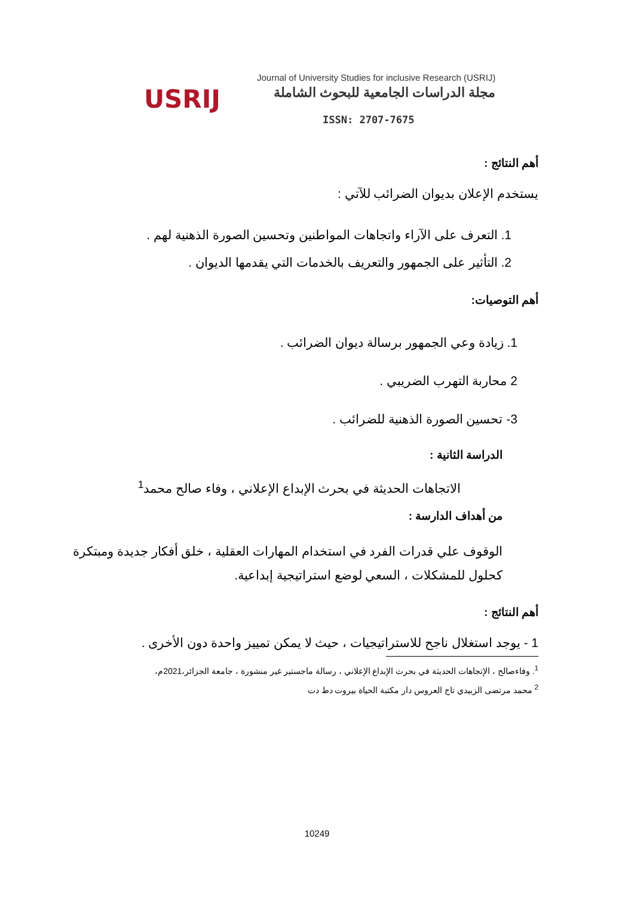USRIJ
Journal of University Studies for inclusive Research (USRIJ)
مجلة الدراسات الجامعية للبحوث الشاملة
ISSN: 2707-7675
أهم النتائج :
يستخدم الإعلان بديوان الضرائب للآتي :
1. التعرف على الآراء واتجاهات المواطنين وتحسين الصورة الذهنية لهم .
2. التأثير على الجمهور والتعريف بالخدمات التي يقدمها الديوان .
أهم التوصيات:
1. زيادة وعي الجمهور برسالة ديوان الضرائب .
2 محاربة التهرب الضريبي .
3- تحسين الصورة الذهنية للضرائب .
الدراسة الثانية :
الاتجاهات الحديثة في بحرث الإبداع الإعلاني ، وفاء صالح محمد<sup>1</sup>
من أهداف الدارسة :
الوقوف علي قدرات الفرد في استخدام المهارات العقلية ، خلق أفكار جديدة ومبتكرة كحلول للمشكلات ، السعي لوضع استراتيجية إبداعية.
أهم النتائج :
1 - يوجد استغلال ناجح للاستراتيجيات ، حيث لا يمكن تمييز واحدة دون الأخرى .
<sup>1</sup>. وفاءصالح ، الإتجاهات الحديثة في بحرث الإبداع الإعلاني ، رسالة ماجستير غير منشورة ، جامعة الجزائر،2021م،
<sup>2</sup> محمد مرتضى الزبيدي تاج العروس دار مكتبة الحياة بيروت دط دت
10249